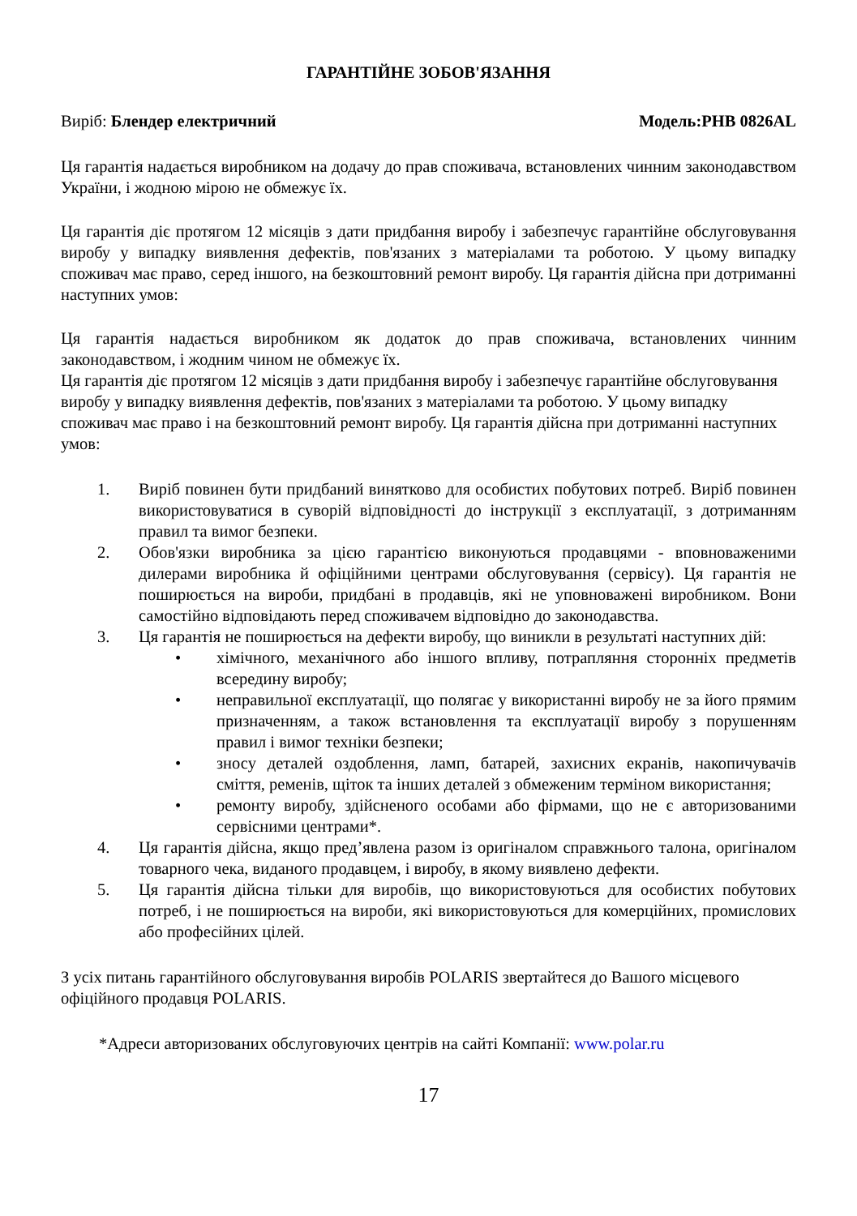ГАРАНТІЙНЕ ЗОБОВ'ЯЗАННЯ
Виріб: Блендер електричний Модель:PHB 0826AL
Ця гарантія надається виробником на додачу до прав споживача, встановлених чинним законодавством України, і жодною мірою не обмежує їх.
Ця гарантія діє протягом 12 місяців з дати придбання виробу і забезпечує гарантійне обслуговування виробу у випадку виявлення дефектів, пов'язаних з матеріалами та роботою. У цьому випадку споживач має право, серед іншого, на безкоштовний ремонт виробу. Ця гарантія дійсна при дотриманні наступних умов:
Ця гарантія надається виробником як додаток до прав споживача, встановлених чинним законодавством, і жодним чином не обмежує їх.
Ця гарантія діє протягом 12 місяців з дати придбання виробу і забезпечує гарантійне обслуговування виробу у випадку виявлення дефектів, пов'язаних з матеріалами та роботою. У цьому випадку споживач має право і на безкоштовний ремонт виробу. Ця гарантія дійсна при дотриманні наступних умов:
1. Виріб повинен бути придбаний винятково для особистих побутових потреб. Виріб повинен використовуватися в суворій відповідності до інструкції з експлуатації, з дотриманням правил та вимог безпеки.
2. Обов'язки виробника за цією гарантією виконуються продавцями - вповноваженими дилерами виробника й офіційними центрами обслуговування (сервісу). Ця гарантія не поширюється на вироби, придбані в продавців, які не уповноважені виробником. Вони самостійно відповідають перед споживачем відповідно до законодавства.
3. Ця гарантія не поширюється на дефекти виробу, що виникли в результаті наступних дій:
• хімічного, механічного або іншого впливу, потрапляння сторонніх предметів всередину виробу;
• неправильної експлуатації, що полягає у використанні виробу не за його прямим призначенням, а також встановлення та експлуатації виробу з порушенням правил і вимог техніки безпеки;
• зносу деталей оздоблення, ламп, батарей, захисних екранів, накопичувачів сміття, ременів, щіток та інших деталей з обмеженим терміном використання;
• ремонту виробу, здійсненого особами або фірмами, що не є авторизованими сервісними центрами*.
4. Ця гарантія дійсна, якщо пред’явлена разом із оригіналом справжнього талона, оригіналом товарного чека, виданого продавцем, і виробу, в якому виявлено дефекти.
5. Ця гарантія дійсна тільки для виробів, що використовуються для особистих побутових потреб, і не поширюється на вироби, які використовуються для комерційних, промислових або професійних цілей.
З усіх питань гарантійного обслуговування виробів POLARIS звертайтеся до Вашого місцевого офіційного продавця POLARIS.
*Адреси авторизованих обслуговуючих центрів на сайті Компанії: www.polar.ru
17